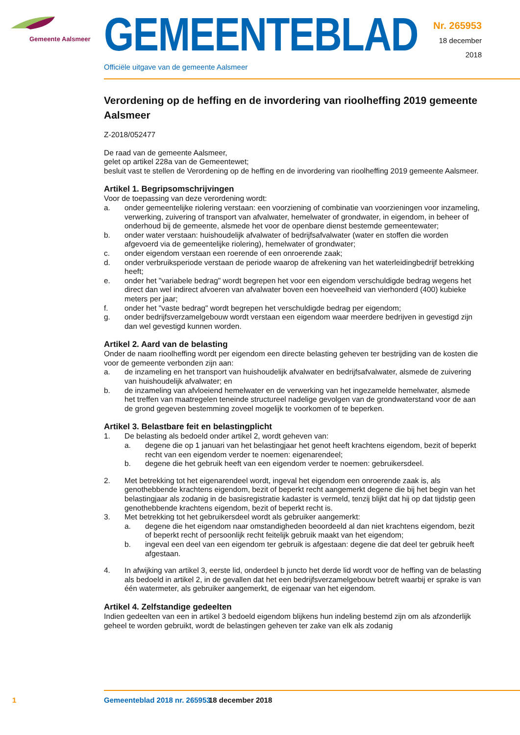Gemeente Aalsmeer GEMEENTEBLAD
Officiële uitgave van de gemeente Aalsmeer
Nr. 265953
18 december
2018
Verordening op de heffing en de invordering van rioolheffing 2019 gemeente Aalsmeer
Z-2018/052477
De raad van de gemeente Aalsmeer,
gelet op artikel 228a van de Gemeentewet;
besluit vast te stellen de Verordening op de heffing en de invordering van rioolheffing 2019 gemeente Aalsmeer.
Artikel 1. Begripsomschrijvingen
Voor de toepassing van deze verordening wordt:
a. onder gemeentelijke riolering verstaan: een voorziening of combinatie van voorzieningen voor inzameling, verwerking, zuivering of transport van afvalwater, hemelwater of grondwater, in eigendom, in beheer of onderhoud bij de gemeente, alsmede het voor de openbare dienst bestemde gemeentewater;
b. onder water verstaan: huishoudelijk afvalwater of bedrijfsafvalwater (water en stoffen die worden afgevoerd via de gemeentelijke riolering), hemelwater of grondwater;
c. onder eigendom verstaan een roerende of een onroerende zaak;
d. onder verbruiksperiode verstaan de periode waarop de afrekening van het waterleidingbedrijf betrekking heeft;
e. onder het "variabele bedrag" wordt begrepen het voor een eigendom verschuldigde bedrag wegens het direct dan wel indirect afvoeren van afvalwater boven een hoeveelheid van vierhonderd (400) kubieke meters per jaar;
f. onder het "vaste bedrag" wordt begrepen het verschuldigde bedrag per eigendom;
g. onder bedrijfsverzamelgebouw wordt verstaan een eigendom waar meerdere bedrijven in gevestigd zijn dan wel gevestigd kunnen worden.
Artikel 2. Aard van de belasting
Onder de naam rioolheffing wordt per eigendom een directe belasting geheven ter bestrijding van de kosten die voor de gemeente verbonden zijn aan:
a. de inzameling en het transport van huishoudelijk afvalwater en bedrijfsafvalwater, alsmede de zuivering van huishoudelijk afvalwater; en
b. de inzameling van afvloeiend hemelwater en de verwerking van het ingezamelde hemelwater, alsmede het treffen van maatregelen teneinde structureel nadelige gevolgen van de grondwaterstand voor de aan de grond gegeven bestemming zoveel mogelijk te voorkomen of te beperken.
Artikel 3. Belastbare feit en belastingplicht
1. De belasting als bedoeld onder artikel 2, wordt geheven van:
a. degene die op 1 januari van het belastingjaar het genot heeft krachtens eigendom, bezit of beperkt recht van een eigendom verder te noemen: eigenarendeel;
b. degene die het gebruik heeft van een eigendom verder te noemen: gebruikersdeel.
2. Met betrekking tot het eigenarendeel wordt, ingeval het eigendom een onroerende zaak is, als genothebbende krachtens eigendom, bezit of beperkt recht aangemerkt degene die bij het begin van het belastingjaar als zodanig in de basisregistratie kadaster is vermeld, tenzij blijkt dat hij op dat tijdstip geen genothebbende krachtens eigendom, bezit of beperkt recht is.
3. Met betrekking tot het gebruikersdeel wordt als gebruiker aangemerkt:
a. degene die het eigendom naar omstandigheden beoordeeld al dan niet krachtens eigendom, bezit of beperkt recht of persoonlijk recht feitelijk gebruik maakt van het eigendom;
b. ingeval een deel van een eigendom ter gebruik is afgestaan: degene die dat deel ter gebruik heeft afgestaan.
4. In afwijking van artikel 3, eerste lid, onderdeel b juncto het derde lid wordt voor de heffing van de belasting als bedoeld in artikel 2, in de gevallen dat het een bedrijfsverzamelgebouw betreft waarbij er sprake is van één watermeter, als gebruiker aangemerkt, de eigenaar van het eigendom.
Artikel 4. Zelfstandige gedeelten
Indien gedeelten van een in artikel 3 bedoeld eigendom blijkens hun indeling bestemd zijn om als afzonderlijk geheel te worden gebruikt, wordt de belastingen geheven ter zake van elk als zodanig
1 Gemeenteblad 2018 nr. 265953 18 december 2018